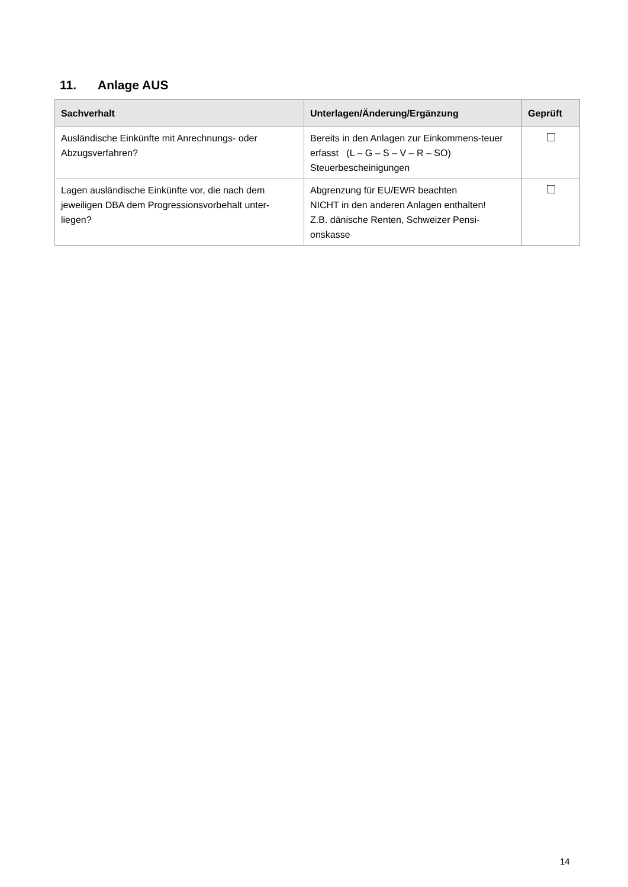11. Anlage AUS
| Sachverhalt | Unterlagen/Änderung/Ergänzung | Geprüft |
| --- | --- | --- |
| Ausländische Einkünfte mit Anrechnungs- oder Abzugsverfahren? | Bereits in den Anlagen zur Einkommens-teuer erfasst (L – G – S – V – R – SO) Steuerbescheinigungen | |
| Lagen ausländische Einkünfte vor, die nach dem jeweiligen DBA dem Progressionsvorbehalt unter-liegen? | Abgrenzung für EU/EWR beachten NICHT in den anderen Anlagen enthalten! Z.B. dänische Renten, Schweizer Pensi-onskasse | |
14